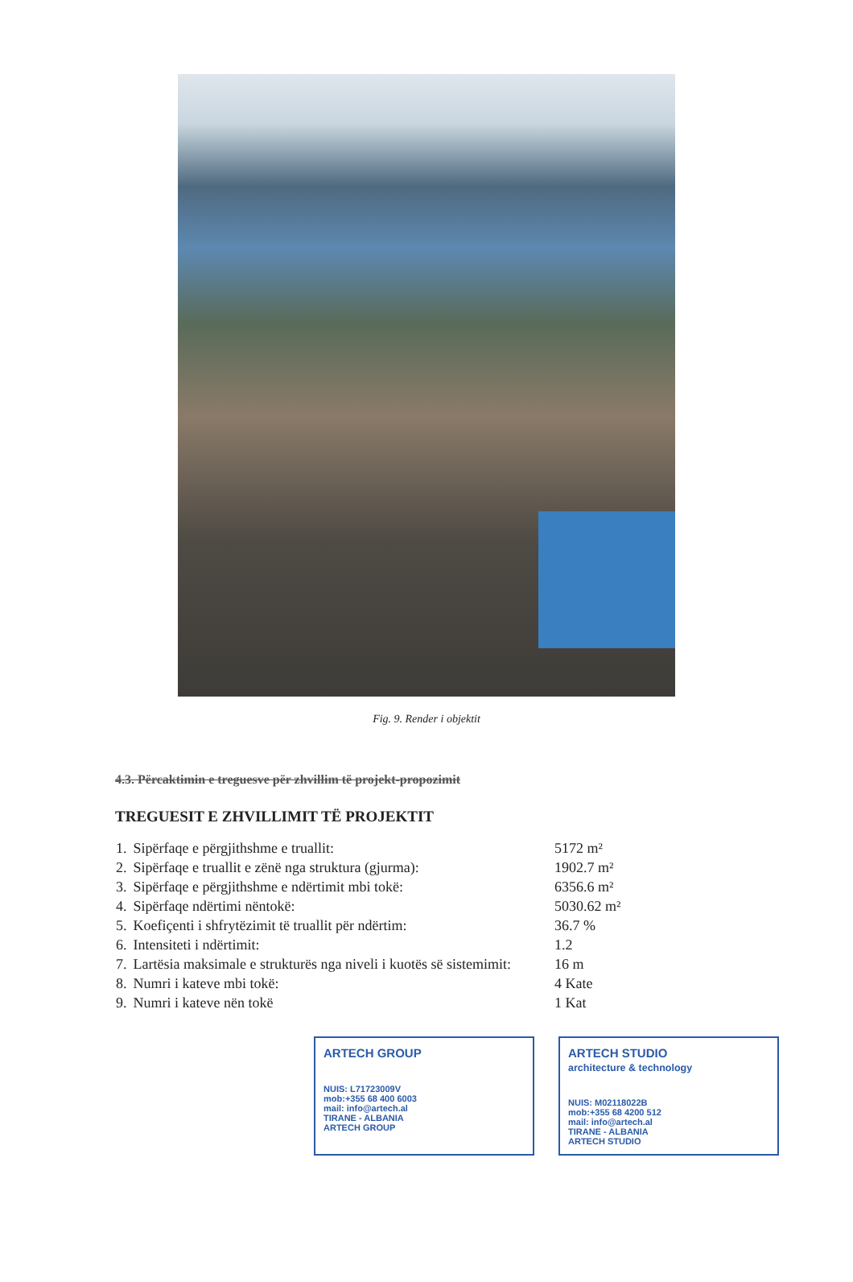Fig. 9. Render i objektit
4.3. Përcaktimin e treguesve për zhvillim të projekt-propozimit
TREGUESIT E ZHVILLIMIT TË PROJEKTIT
| 1. | Sipërfaqe e përgjithshme e truallit: | 5172 m² |
| 2. | Sipërfaqe e truallit e zënë nga struktura (gjurma): | 1902.7 m² |
| 3. | Sipërfaqe e përgjithshme e ndërtimit mbi tokë: | 6356.6 m² |
| 4. | Sipërfaqe ndërtimi nëntokë: | 5030.62 m² |
| 5. | Koefiçenti i shfrytëzimit të truallit për ndërtim: | 36.7 % |
| 6. | Intensiteti i ndërtimit: | 1.2 |
| 7. | Lartësia maksimale e strukturës nga niveli i kuotës së sistemimit: | 16 m |
| 8. | Numri i kateve mbi tokë: | 4 Kate |
| 9. | Numri i kateve nën tokë | 1 Kat |
ARTECH GROUP
NUIS: L71723009V
mob:+355 68 400 6003
mail: info@artech.al
TIRANE - ALBANIA
ARTECH GROUP
ARTECH STUDIO
architecture & technology
NUIS: M02118022B
mob:+355 68 4200 512
mail: info@artech.al
TIRANE - ALBANIA
ARTECH STUDIO